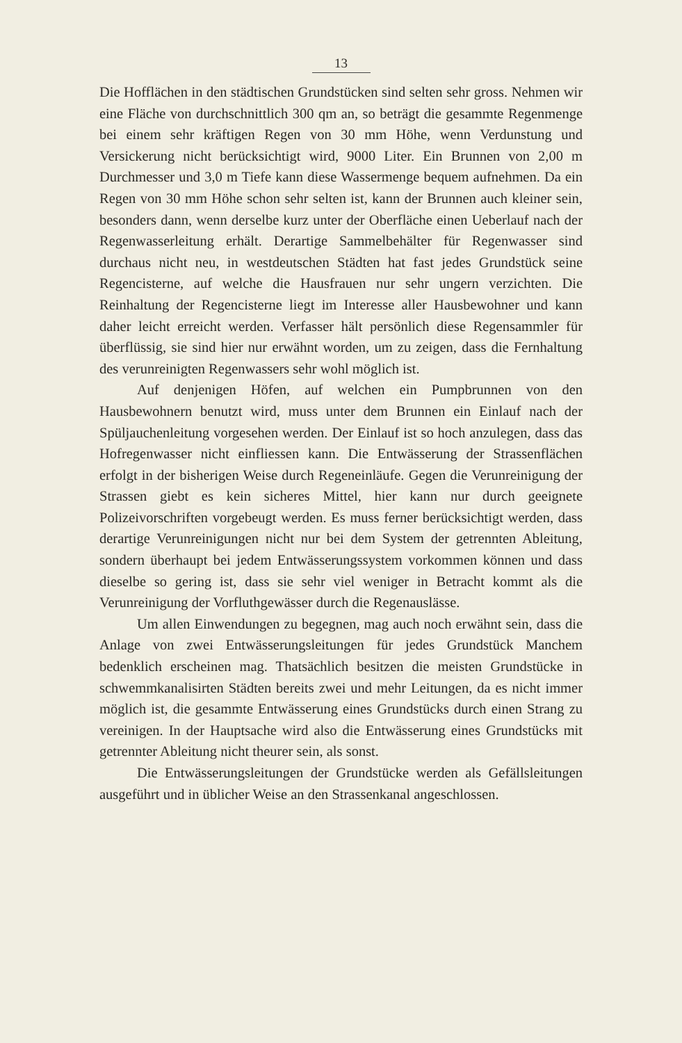13
Die Hofflächen in den städtischen Grundstücken sind selten sehr gross. Nehmen wir eine Fläche von durchschnittlich 300 qm an, so beträgt die gesammte Regenmenge bei einem sehr kräftigen Regen von 30 mm Höhe, wenn Verdunstung und Versickerung nicht berücksichtigt wird, 9000 Liter. Ein Brunnen von 2,00 m Durchmesser und 3,0 m Tiefe kann diese Wassermenge bequem aufnehmen. Da ein Regen von 30 mm Höhe schon sehr selten ist, kann der Brunnen auch kleiner sein, besonders dann, wenn derselbe kurz unter der Oberfläche einen Ueberlauf nach der Regenwasserleitung erhält. Derartige Sammelbehälter für Regenwasser sind durchaus nicht neu, in westdeutschen Städten hat fast jedes Grundstück seine Regencisterne, auf welche die Hausfrauen nur sehr ungern verzichten. Die Reinhaltung der Regencisterne liegt im Interesse aller Hausbewohner und kann daher leicht erreicht werden. Verfasser hält persönlich diese Regensammler für überflüssig, sie sind hier nur erwähnt worden, um zu zeigen, dass die Fernhaltung des verunreinigten Regenwassers sehr wohl möglich ist.
Auf denjenigen Höfen, auf welchen ein Pumpbrunnen von den Hausbewohnern benutzt wird, muss unter dem Brunnen ein Einlauf nach der Spüljauchenleitung vorgesehen werden. Der Einlauf ist so hoch anzulegen, dass das Hofregenwasser nicht einfliessen kann. Die Entwässerung der Strassenflächen erfolgt in der bisherigen Weise durch Regeneinläufe. Gegen die Verunreinigung der Strassen giebt es kein sicheres Mittel, hier kann nur durch geeignete Polizeivorschriften vorgebeugt werden. Es muss ferner berücksichtigt werden, dass derartige Verunreinigungen nicht nur bei dem System der getrennten Ableitung, sondern überhaupt bei jedem Entwässerungssystem vorkommen können und dass dieselbe so gering ist, dass sie sehr viel weniger in Betracht kommt als die Verunreinigung der Vorfluthgewässer durch die Regenauslässe.
Um allen Einwendungen zu begegnen, mag auch noch erwähnt sein, dass die Anlage von zwei Entwässerungsleitungen für jedes Grundstück Manchem bedenklich erscheinen mag. Thatsächlich besitzen die meisten Grundstücke in schwemmkanalisirten Städten bereits zwei und mehr Leitungen, da es nicht immer möglich ist, die gesammte Entwässerung eines Grundstücks durch einen Strang zu vereinigen. In der Hauptsache wird also die Entwässerung eines Grundstücks mit getrennter Ableitung nicht theurer sein, als sonst.
Die Entwässerungsleitungen der Grundstücke werden als Gefällsleitungen ausgeführt und in üblicher Weise an den Strassenkanal angeschlossen.